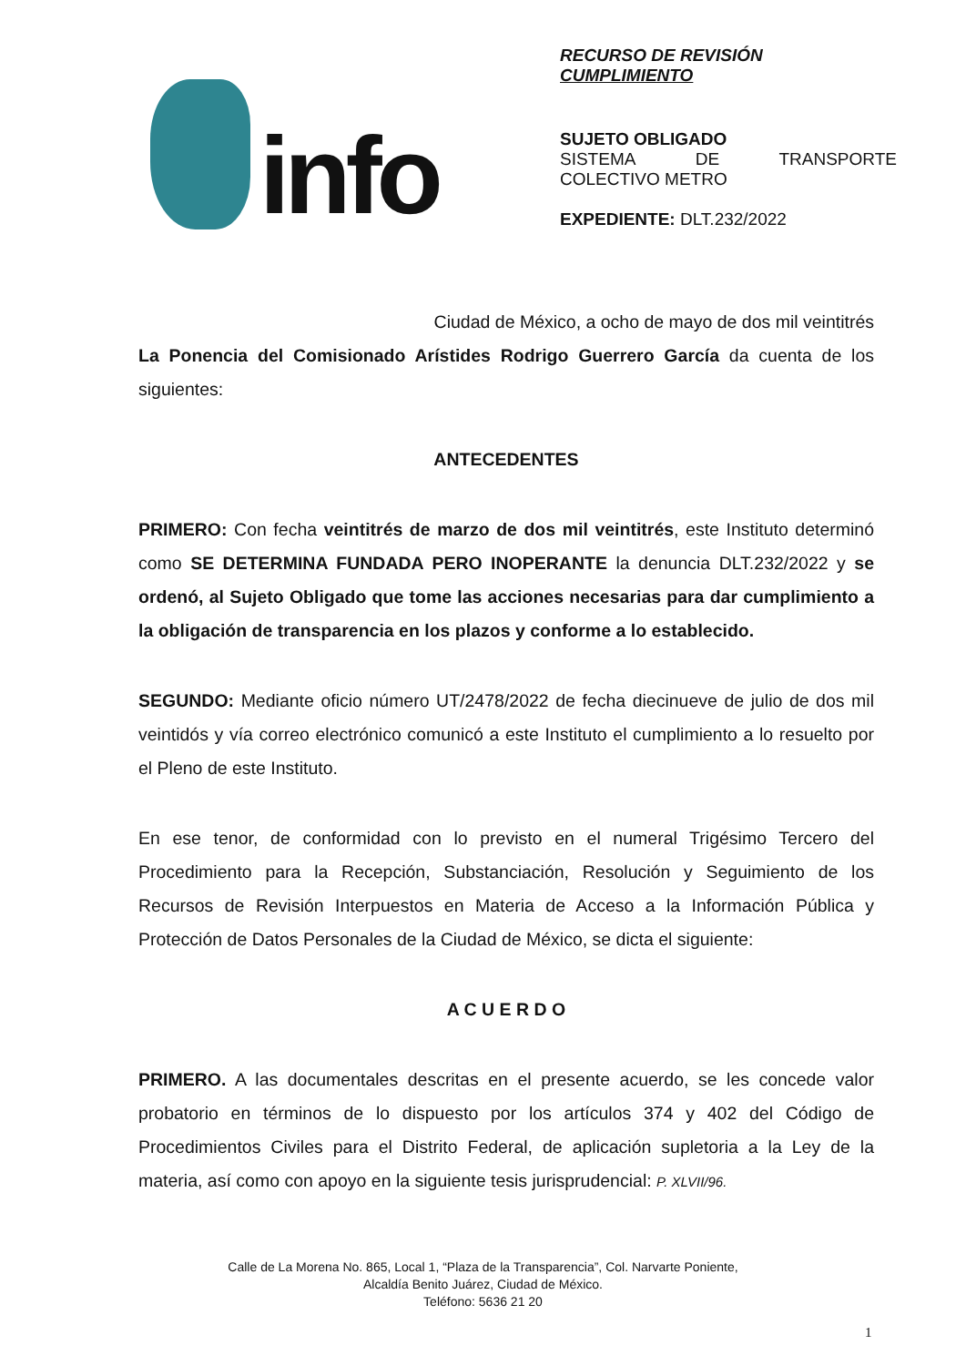info
RECURSO DE REVISIÓN
CUMPLIMIENTO
SUJETO OBLIGADO
SISTEMA DE TRANSPORTE
COLECTIVO METRO
EXPEDIENTE: DLT.232/2022
Ciudad de México, a ocho de mayo de dos mil veintitrés
La Ponencia del Comisionado Arístides Rodrigo Guerrero García da cuenta de los siguientes:
ANTECEDENTES
PRIMERO: Con fecha veintitrés de marzo de dos mil veintitrés, este Instituto determinó como SE DETERMINA FUNDADA PERO INOPERANTE la denuncia DLT.232/2022 y se ordenó, al Sujeto Obligado que tome las acciones necesarias para dar cumplimiento a la obligación de transparencia en los plazos y conforme a lo establecido.
SEGUNDO: Mediante oficio número UT/2478/2022 de fecha diecinueve de julio de dos mil veintidós y vía correo electrónico comunicó a este Instituto el cumplimiento a lo resuelto por el Pleno de este Instituto.
En ese tenor, de conformidad con lo previsto en el numeral Trigésimo Tercero del Procedimiento para la Recepción, Substanciación, Resolución y Seguimiento de los Recursos de Revisión Interpuestos en Materia de Acceso a la Información Pública y Protección de Datos Personales de la Ciudad de México, se dicta el siguiente:
A C U E R D O
PRIMERO. A las documentales descritas en el presente acuerdo, se les concede valor probatorio en términos de lo dispuesto por los artículos 374 y 402 del Código de Procedimientos Civiles para el Distrito Federal, de aplicación supletoria a la Ley de la materia, así como con apoyo en la siguiente tesis jurisprudencial: P. XLVII/96.
Calle de La Morena No. 865, Local 1, “Plaza de la Transparencia”, Col. Narvarte Poniente,
Alcaldía Benito Juárez, Ciudad de México.
Teléfono: 5636 21 20
1